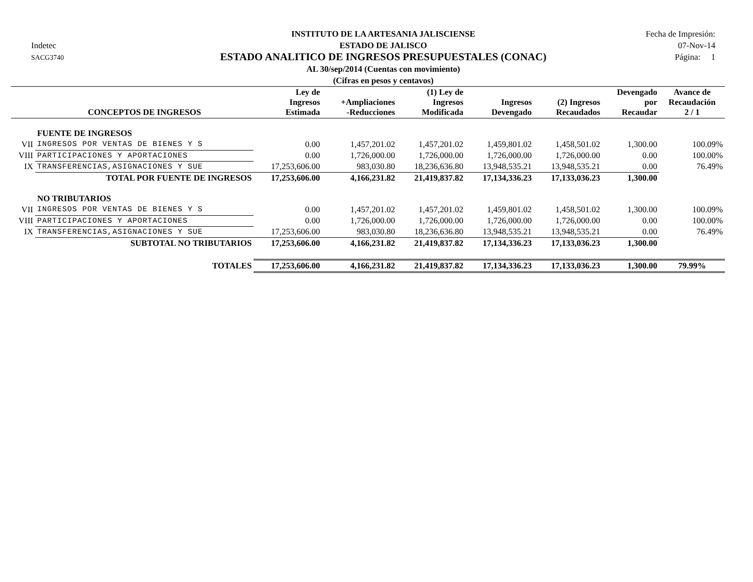Indetec
SACG3740
INSTITUTO DE LA ARTESANIA JALISCIENSE
ESTADO DE JALISCO
ESTADO ANALITICO DE INGRESOS PRESUPUESTALES (CONAC)
AL 30/sep/2014 (Cuentas con movimiento)
(Cifras en pesos y centavos)
Fecha de Impresión:
07-Nov-14
Página: 1
| | CONCEPTOS DE INGRESOS | Ley de Ingresos Estimada | +Ampliaciones -Reducciones | (1) Ley de Ingresos Modificada | Ingresos Devengado | (2) Ingresos Recaudados | Devengado por Recaudar | Avance de Recaudación 2 / 1 |
| --- | --- | --- | --- | --- | --- | --- | --- | --- |
| | FUENTE DE INGRESOS | | | | | | | |
| VII | INGRESOS POR VENTAS DE BIENES Y S | 0.00 | 1,457,201.02 | 1,457,201.02 | 1,459,801.02 | 1,458,501.02 | 1,300.00 | 100.09% |
| VIII | PARTICIPACIONES Y APORTACIONES | 0.00 | 1,726,000.00 | 1,726,000.00 | 1,726,000.00 | 1,726,000.00 | 0.00 | 100.00% |
| IX | TRANSFERENCIAS,ASIGNACIONES Y SUE | 17,253,606.00 | 983,030.80 | 18,236,636.80 | 13,948,535.21 | 13,948,535.21 | 0.00 | 76.49% |
| | TOTAL POR FUENTE DE INGRESOS | 17,253,606.00 | 4,166,231.82 | 21,419,837.82 | 17,134,336.23 | 17,133,036.23 | 1,300.00 | |
| | NO TRIBUTARIOS | | | | | | | |
| VII | INGRESOS POR VENTAS DE BIENES Y S | 0.00 | 1,457,201.02 | 1,457,201.02 | 1,459,801.02 | 1,458,501.02 | 1,300.00 | 100.09% |
| VIII | PARTICIPACIONES Y APORTACIONES | 0.00 | 1,726,000.00 | 1,726,000.00 | 1,726,000.00 | 1,726,000.00 | 0.00 | 100.00% |
| IX | TRANSFERENCIAS,ASIGNACIONES Y SUE | 17,253,606.00 | 983,030.80 | 18,236,636.80 | 13,948,535.21 | 13,948,535.21 | 0.00 | 76.49% |
| | SUBTOTAL NO TRIBUTARIOS | 17,253,606.00 | 4,166,231.82 | 21,419,837.82 | 17,134,336.23 | 17,133,036.23 | 1,300.00 | |
| | TOTALES | 17,253,606.00 | 4,166,231.82 | 21,419,837.82 | 17,134,336.23 | 17,133,036.23 | 1,300.00 | 79.99% |